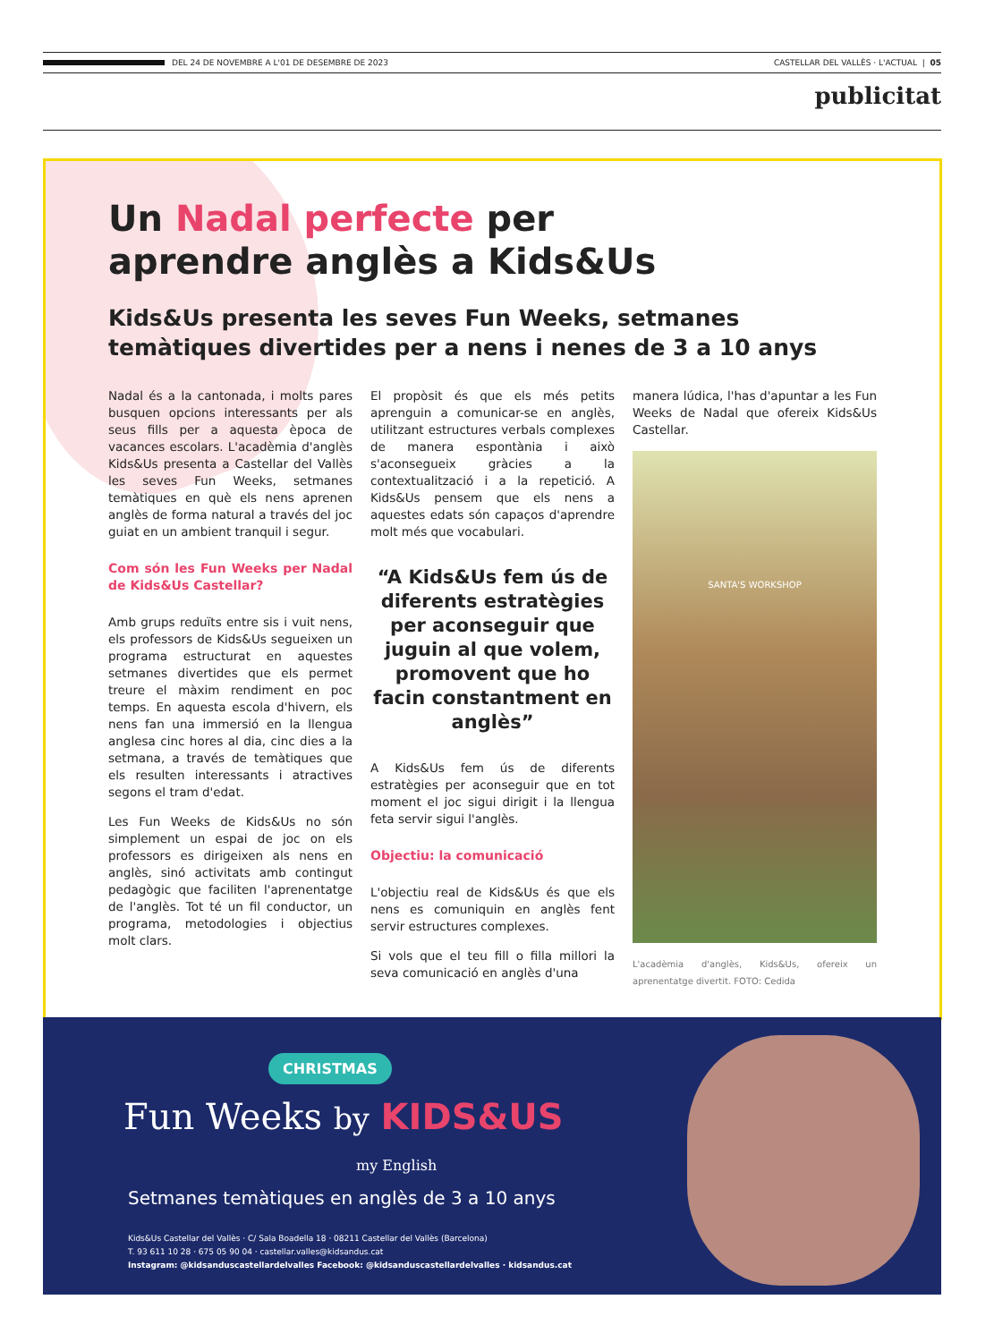DEL 24 DE NOVEMBRE A L'01 DE DESEMBRE DE 2023 CASTELLAR DEL VALLÈS · L'ACTUAL | 05
publicitat
Un Nadal perfecte per
aprendre anglès a Kids&Us
Kids&Us presenta les seves Fun Weeks, setmanes temàtiques divertides per a nens i nenes de 3 a 10 anys
Nadal és a la cantonada, i molts pares busquen opcions interessants per als seus fills per a aquesta època de vacances escolars. L'acadèmia d'anglès Kids&Us presenta a Castellar del Vallès les seves Fun Weeks, setmanes temàtiques en què els nens aprenen anglès de forma natural a través del joc guiat en un ambient tranquil i segur.
Com són les Fun Weeks per Nadal de Kids&Us Castellar?
Amb grups reduïts entre sis i vuit nens, els professors de Kids&Us segueixen un programa estructurat en aquestes setmanes divertides que els permet treure el màxim rendiment en poc temps. En aquesta escola d'hivern, els nens fan una immersió en la llengua anglesa cinc hores al dia, cinc dies a la setmana, a través de temàtiques que els resulten interessants i atractives segons el tram d'edat.
Les Fun Weeks de Kids&Us no són simplement un espai de joc on els professors es dirigeixen als nens en anglès, sinó activitats amb contingut pedagògic que faciliten l'aprenentatge de l'anglès. Tot té un fil conductor, un programa, metodologies i objectius molt clars.
El propòsit és que els més petits aprenguin a comunicar-se en anglès, utilitzant estructures verbals complexes de manera espontània i això s'aconsegueix gràcies a la contextualització i a la repetició. A Kids&Us pensem que els nens a aquestes edats són capaços d'aprendre molt més que vocabulari.
“A Kids&Us fem ús de diferents estratègies per aconseguir que juguin al que volem, promovent que ho facin constantment en anglès”
A Kids&Us fem ús de diferents estratègies per aconseguir que en tot moment el joc sigui dirigit i la llengua feta servir sigui l'anglès.
Objectiu: la comunicació
L'objectiu real de Kids&Us és que els nens es comuniquin en anglès fent servir estructures complexes.
Si vols que el teu fill o filla millori la seva comunicació en anglès d'una
manera lúdica, l'has d'apuntar a les Fun Weeks de Nadal que ofereix Kids&Us Castellar.
SANTA'S WORKSHOP
L'acadèmia d'anglès, Kids&Us, ofereix un aprenentatge divertit. FOTO: Cedida
CHRISTMAS
Fun Weeks by KIDS&US
my English
Setmanes temàtiques en anglès de 3 a 10 anys
Kids&Us Castellar del Vallès · C/ Sala Boadella 18 · 08211 Castellar del Vallès (Barcelona)
T. 93 611 10 28 · 675 05 90 04 · castellar.valles@kidsandus.cat
Instagram: @kidsanduscastellardelvalles Facebook: @kidsanduscastellardelvalles · kidsandus.cat